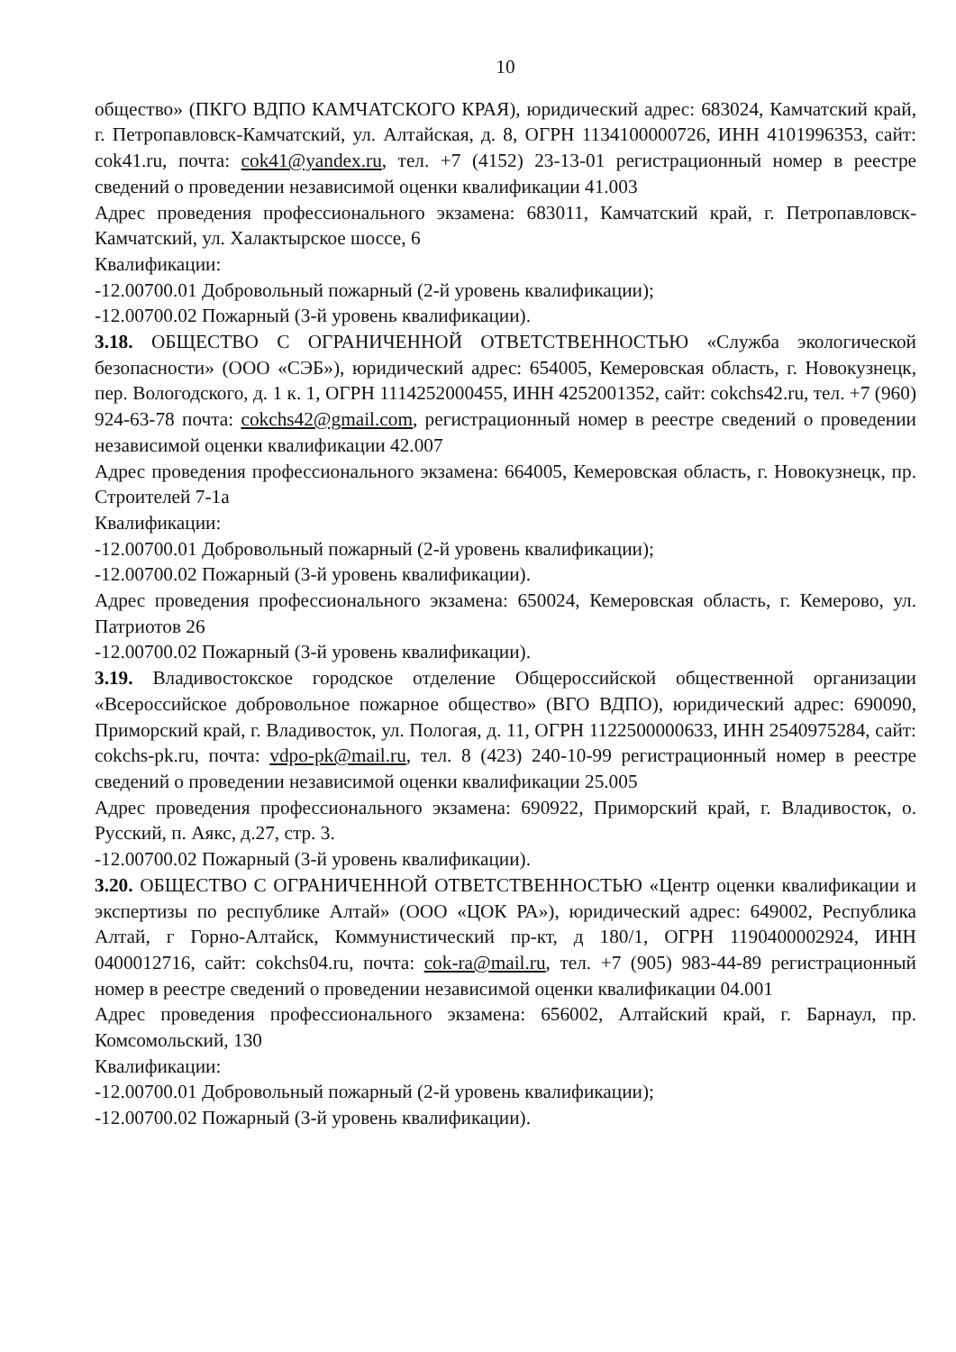10
общество» (ПКГО ВДПО КАМЧАТСКОГО КРАЯ), юридический адрес: 683024, Камчатский край, г. Петропавловск-Камчатский, ул. Алтайская, д. 8, ОГРН 1134100000726, ИНН 4101996353, сайт: cok41.ru, почта: cok41@yandex.ru, тел. +7 (4152) 23-13-01 регистрационный номер в реестре сведений о проведении независимой оценки квалификации 41.003
Адрес проведения профессионального экзамена: 683011, Камчатский край, г. Петропавловск-Камчатский, ул. Халактырское шоссе, 6
Квалификации:
-12.00700.01 Добровольный пожарный (2-й уровень квалификации);
-12.00700.02 Пожарный (3-й уровень квалификации).
3.18. ОБЩЕСТВО С ОГРАНИЧЕННОЙ ОТВЕТСТВЕННОСТЬЮ «Служба экологической безопасности» (ООО «СЭБ»), юридический адрес: 654005, Кемеровская область, г. Новокузнецк, пер. Вологодского, д. 1 к. 1, ОГРН 1114252000455, ИНН 4252001352, сайт: cokchs42.ru, тел. +7 (960) 924-63-78 почта: cokchs42@gmail.com, регистрационный номер в реестре сведений о проведении независимой оценки квалификации 42.007
Адрес проведения профессионального экзамена: 664005, Кемеровская область, г. Новокузнецк, пр. Строителей 7-1а
Квалификации:
-12.00700.01 Добровольный пожарный (2-й уровень квалификации);
-12.00700.02 Пожарный (3-й уровень квалификации).
Адрес проведения профессионального экзамена: 650024, Кемеровская область, г. Кемерово, ул. Патриотов 26
-12.00700.02 Пожарный (3-й уровень квалификации).
3.19. Владивостокское городское отделение Общероссийской общественной организации «Всероссийское добровольное пожарное общество» (ВГО ВДПО), юридический адрес: 690090, Приморский край, г. Владивосток, ул. Пологая, д. 11, ОГРН 1122500000633, ИНН 2540975284, сайт: cokchs-pk.ru, почта: vdpo-pk@mail.ru, тел. 8 (423) 240-10-99 регистрационный номер в реестре сведений о проведении независимой оценки квалификации 25.005
Адрес проведения профессионального экзамена: 690922, Приморский край, г. Владивосток, о. Русский, п. Аякс, д.27, стр. 3.
-12.00700.02 Пожарный (3-й уровень квалификации).
3.20. ОБЩЕСТВО С ОГРАНИЧЕННОЙ ОТВЕТСТВЕННОСТЬЮ «Центр оценки квалификации и экспертизы по республике Алтай» (ООО «ЦОК РА»), юридический адрес: 649002, Республика Алтай, г Горно-Алтайск, Коммунистический пр-кт, д 180/1, ОГРН 1190400002924, ИНН 0400012716, сайт: cokchs04.ru, почта: cok-ra@mail.ru, тел. +7 (905) 983-44-89 регистрационный номер в реестре сведений о проведении независимой оценки квалификации 04.001
Адрес проведения профессионального экзамена: 656002, Алтайский край, г. Барнаул, пр. Комсомольский, 130
Квалификации:
-12.00700.01 Добровольный пожарный (2-й уровень квалификации);
-12.00700.02 Пожарный (3-й уровень квалификации).